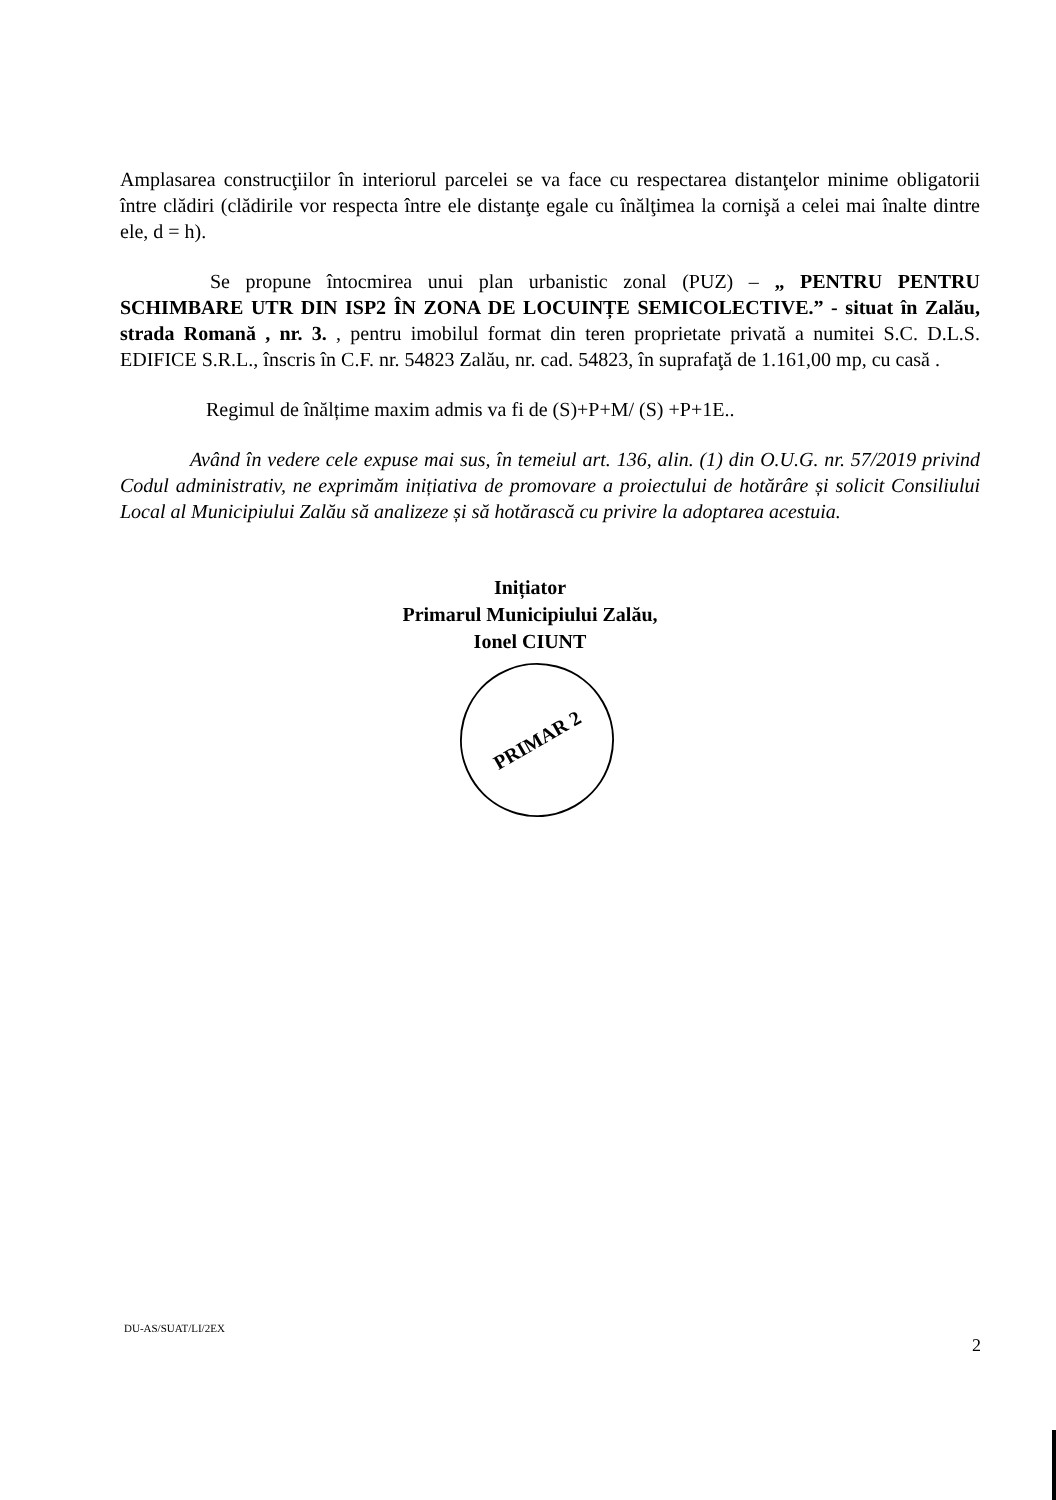Amplasarea construcţiilor în interiorul parcelei se va face cu respectarea distanţelor minime obligatorii între clădiri (clădirile vor respecta între ele distanţe egale cu înălţimea la cornişă a celei mai înalte dintre ele, d = h).
Se propune întocmirea unui plan urbanistic zonal (PUZ) – „ PENTRU PENTRU SCHIMBARE UTR DIN ISP2 ÎN ZONA DE LOCUINȚE SEMICOLECTIVE.” - situat în Zalău, strada Romană , nr. 3. , pentru imobilul format din teren proprietate privată a numitei S.C. D.L.S. EDIFICE S.R.L., înscris în C.F. nr. 54823 Zalău, nr. cad. 54823, în suprafaţă de 1.161,00 mp, cu casă .
Regimul de înălțime maxim admis va fi de (S)+P+M/ (S) +P+1E..
Având în vedere cele expuse mai sus, în temeiul art. 136, alin. (1) din O.U.G. nr. 57/2019 privind Codul administrativ, ne exprimăm inițiativa de promovare a proiectului de hotărâre și solicit Consiliului Local al Municipiului Zalău să analizeze și să hotărască cu privire la adoptarea acestuia.
Inițiator
Primarul Municipiului Zalău,
Ionel CIUNT
PRIMAR 2
DU-AS/SUAT/LI/2EX
2